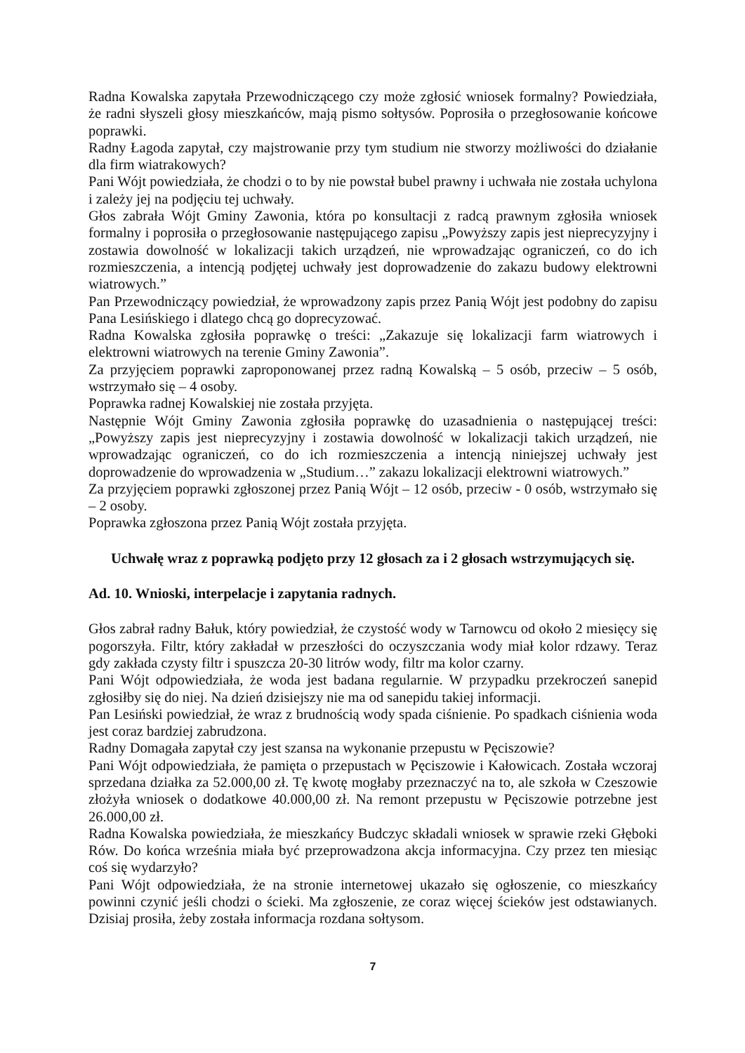Radna Kowalska zapytała Przewodniczącego czy może zgłosić wniosek formalny? Powiedziała, że radni słyszeli głosy mieszkańców, mają pismo sołtysów. Poprosiła o przegłosowanie końcowe poprawki.
Radny Łagoda zapytał, czy majstrowanie przy tym studium nie stworzy możliwości do działanie dla firm wiatrakowych?
Pani Wójt powiedziała, że chodzi o to by nie powstał bubel prawny i uchwała nie została uchylona i zależy jej na podjęciu tej uchwały.
Głos zabrała Wójt Gminy Zawonia, która po konsultacji z radcą prawnym zgłosiła wniosek formalny i poprosiła o przegłosowanie następującego zapisu „Powyższy zapis jest nieprecyzyjny i zostawia dowolność w lokalizacji takich urządzeń, nie wprowadzając ograniczeń, co do ich rozmieszczenia, a intencją podjętej uchwały jest doprowadzenie do zakazu budowy elektrowni wiatrowych.”
Pan Przewodniczący powiedział, że wprowadzony zapis przez Panią Wójt jest podobny do zapisu Pana Lesińskiego i dlatego chcą go doprecyzować.
Radna Kowalska zgłosiła poprawkę o treści: „Zakazuje się lokalizacji farm wiatrowych i elektrowni wiatrowych na terenie Gminy Zawonia”.
Za przyjęciem poprawki zaproponowanej przez radną Kowalską – 5 osób, przeciw – 5 osób, wstrzymało się – 4 osoby.
Poprawka radnej Kowalskiej nie została przyjęta.
Następnie Wójt Gminy Zawonia zgłosiła poprawkę do uzasadnienia o następującej treści: „Powyższy zapis jest nieprecyzyjny i zostawia dowolność w lokalizacji takich urządzeń, nie wprowadzając ograniczeń, co do ich rozmieszczenia a intencją niniejszej uchwały jest doprowadzenie do wprowadzenia w „Studium…” zakazu lokalizacji elektrowni wiatrowych.”
Za przyjęciem poprawki zgłoszonej przez Panią Wójt – 12 osób, przeciw - 0 osób, wstrzymało się – 2 osoby.
Poprawka zgłoszona przez Panią Wójt została przyjęta.
Uchwałę wraz z poprawką podjęto przy 12 głosach za i 2 głosach wstrzymujących się.
Ad. 10. Wnioski, interpelacje i zapytania radnych.
Głos zabrał radny Bałuk, który powiedział, że czystość wody w Tarnowcu od około 2 miesięcy się pogorszyła. Filtr, który zakładał w przeszłości do oczyszczania wody miał kolor rdzawy. Teraz gdy zakłada czysty filtr i spuszcza 20-30 litrów wody, filtr ma kolor czarny.
Pani Wójt odpowiedziała, że woda jest badana regularnie. W przypadku przekroczeń sanepid zgłosiłby się do niej. Na dzień dzisiejszy nie ma od sanepidu takiej informacji.
Pan Lesiński powiedział, że wraz z brudnością wody spada ciśnienie. Po spadkach ciśnienia woda jest coraz bardziej zabrudzona.
Radny Domagała zapytał czy jest szansa na wykonanie przepustu w Pęciszowie?
Pani Wójt odpowiedziała, że pamięta o przepustach w Pęciszowie i Kałowicach. Została wczoraj sprzedana działka za 52.000,00 zł. Tę kwotę mogłaby przeznaczyć na to, ale szkoła w Czeszowie złożyła wniosek o dodatkowe 40.000,00 zł. Na remont przepustu w Pęciszowie potrzebne jest 26.000,00 zł.
Radna Kowalska powiedziała, że mieszkańcy Budczyc składali wniosek w sprawie rzeki Głęboki Rów. Do końca września miała być przeprowadzona akcja informacyjna. Czy przez ten miesiąc coś się wydarzyło?
Pani Wójt odpowiedziała, że na stronie internetowej ukazało się ogłoszenie, co mieszkańcy powinni czynić jeśli chodzi o ścieki. Ma zgłoszenie, ze coraz więcej ścieków jest odstawianych. Dzisiaj prosiła, żeby została informacja rozdana sołtysom.
7